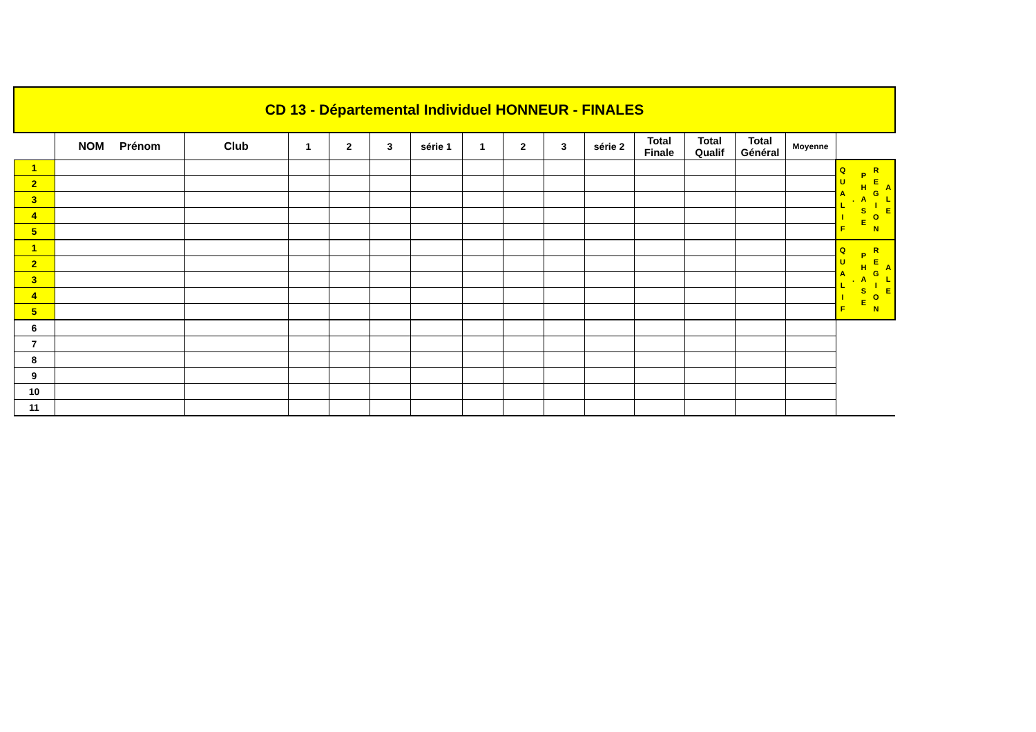| CD 13 - Départemental Individuel HONNEUR - FINALES | | | | | | | | | | | | | | | |
| | NOM Prénom | Club | 1 | 2 | 3 | série 1 | 1 | 2 | 3 | série 2 | Total Finale | Total Qualif | Total Général | Moyenne | |
| 1 | | | | | | | | | | | | | | | Q U A L I F . P H A S E R E G I O N A L E |
| 2 | | | | | | | | | | | | | | | |
| 3 | | | | | | | | | | | | | | | |
| 4 | | | | | | | | | | | | | | | |
| 5 | | | | | | | | | | | | | | | |
| 1 | | | | | | | | | | | | | | | Q U A L I F . P H A S E R E G I O N A L E |
| 2 | | | | | | | | | | | | | | | |
| 3 | | | | | | | | | | | | | | | |
| 4 | | | | | | | | | | | | | | | |
| 5 | | | | | | | | | | | | | | | |
| 6 | | | | | | | | | | | | | | | |
| 7 | | | | | | | | | | | | | | | |
| 8 | | | | | | | | | | | | | | | |
| 9 | | | | | | | | | | | | | | | |
| 10 | | | | | | | | | | | | | | | |
| 11 | | | | | | | | | | | | | | | |